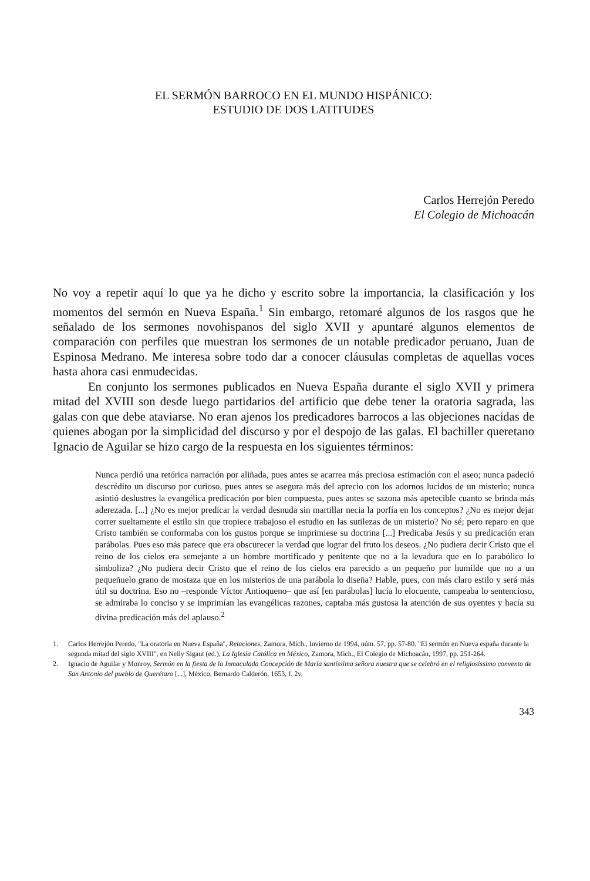EL SERMÓN BARROCO EN EL MUNDO HISPÁNICO:
ESTUDIO DE DOS LATITUDES
Carlos Herrejón Peredo
El Colegio de Michoacán
No voy a repetir aquí lo que ya he dicho y escrito sobre la importancia, la clasificación y los momentos del sermón en Nueva España.<sup>1</sup> Sin embargo, retomaré algunos de los rasgos que he señalado de los sermones novohispanos del siglo XVII y apuntaré algunos elementos de comparación con perfiles que muestran los sermones de un notable predicador peruano, Juan de Espinosa Medrano. Me interesa sobre todo dar a conocer cláusulas completas de aquellas voces hasta ahora casi enmudecidas.
En conjunto los sermones publicados en Nueva España durante el siglo XVII y primera mitad del XVIII son desde luego partidarios del artificio que debe tener la oratoria sagrada, las galas con que debe ataviarse. No eran ajenos los predicadores barrocos a las objeciones nacidas de quienes abogan por la simplicidad del discurso y por el despojo de las galas. El bachiller queretano Ignacio de Aguilar se hizo cargo de la respuesta en los siguientes términos:
Nunca perdió una retórica narración por aliñada, pues antes se acarrea más preciosa estimación con el aseo; nunca padeció descrédito un discurso por curioso, pues antes se asegura más del aprecio con los adornos lucidos de un misterio; nunca asintió deslustres la evangélica predicación por bien compuesta, pues antes se sazona más apetecible cuanto se brinda más aderezada. [...] ¿No es mejor predicar la verdad desnuda sin martillar necia la porfía en los conceptos? ¿No es mejor dejar correr sueltamente el estilo sin que tropiece trabajoso el estudio en las sutilezas de un misterio? No sé; pero reparo en que Cristo también se conformaba con los gustos porque se imprimiese su doctrina [...] Predicaba Jesús y su predicación eran parábolas. Pues eso más parece que era obscurecer la verdad que lograr del fruto los deseos. ¿No pudiera decir Cristo que el reino de los cielos era semejante a un hombre mortificado y penitente que no a la levadura que en lo parabólico lo simboliza? ¿No pudiera decir Cristo que el reino de los cielos era parecido a un pequeño por humilde que no a un pequeñuelo grano de mostaza que en los misterios de una parábola lo diseña? Hable, pues, con más claro estilo y será más útil su doctrina. Eso no –responde Víctor Antioqueno– que así [en parábolas] lucía lo elocuente, campeaba lo sentencioso, se admiraba lo conciso y se imprimían las evangélicas razones, captaba más gustosa la atención de sus oyentes y hacía su divina predicación más del aplauso.<sup>2</sup>
1. Carlos Herrejón Peredo, "La oratoria en Nueva España", Relaciones, Zamora, Mich., Invierno de 1994, núm. 57, pp. 57-80. "El sermón en Nueva españa durante la segunda mitad del siglo XVIII", en Nelly Sigaut (ed.), La Iglesia Católica en México, Zamora, Mich., El Colegio de Michoacán, 1997, pp. 251-264.
2. Ignacio de Aguilar y Monroy, Sermón en la fiesta de la Inmaculada Concepción de María santíssima señora nuestra que se celebró en el religiosíssimo convento de San Antonio del pueblo de Querétaro [...], México, Bernardo Calderón, 1653, f. 2v.
343